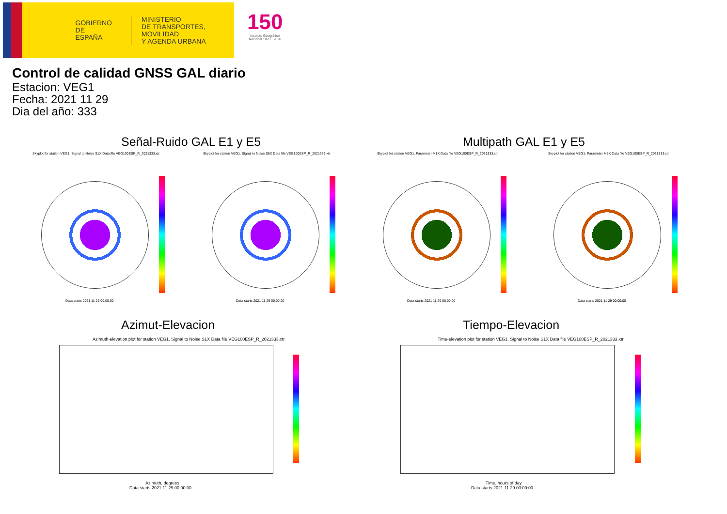GOBIERNO
DE ESPAÑA
MINISTERIO
DE TRANSPORTES, MOVILIDAD
Y AGENDA URBANA
150
Instituto Geográfico
Nacional 1870 · 2020
Control de calidad GNSS GAL diario
Estacion: VEG1
Fecha: 2021 11 29
Dia del año: 333
Señal-Ruido GAL E1 y E5 Multipath GAL E1 y E5
Skyplot for station VEG1. Signal to Noise S1X Data file VEG100ESP_R_2021333.xtr Skyplot for station VEG1. Signal to Noise S5X Data file VEG100ESP_R_2021333.xtr Skyplot for station VEG1. Parameter M1X Data file VEG100ESP_R_2021333.xtr Skyplot for station VEG1. Parameter M5X Data file VEG100ESP_R_2021333.xtr
Data starts 2021 11 29 00:00:00 Data starts 2021 11 29 00:00:00 Data starts 2021 11 29 00:00:00 Data starts 2021 11 29 00:00:00
Azimut-Elevacion Tiempo-Elevacion
Azimuth-elevation plot for station VEG1. Signal to Noise S1X Data file VEG100ESP_R_2021333.xtr Time-elevation plot for station VEG1. Signal to Noise S1X Data file VEG100ESP_R_2021333.xtr
Azimuth, degrees
Data starts 2021 11 29 00:00:00
Time, hours of day
Data starts 2021 11 29 00:00:00